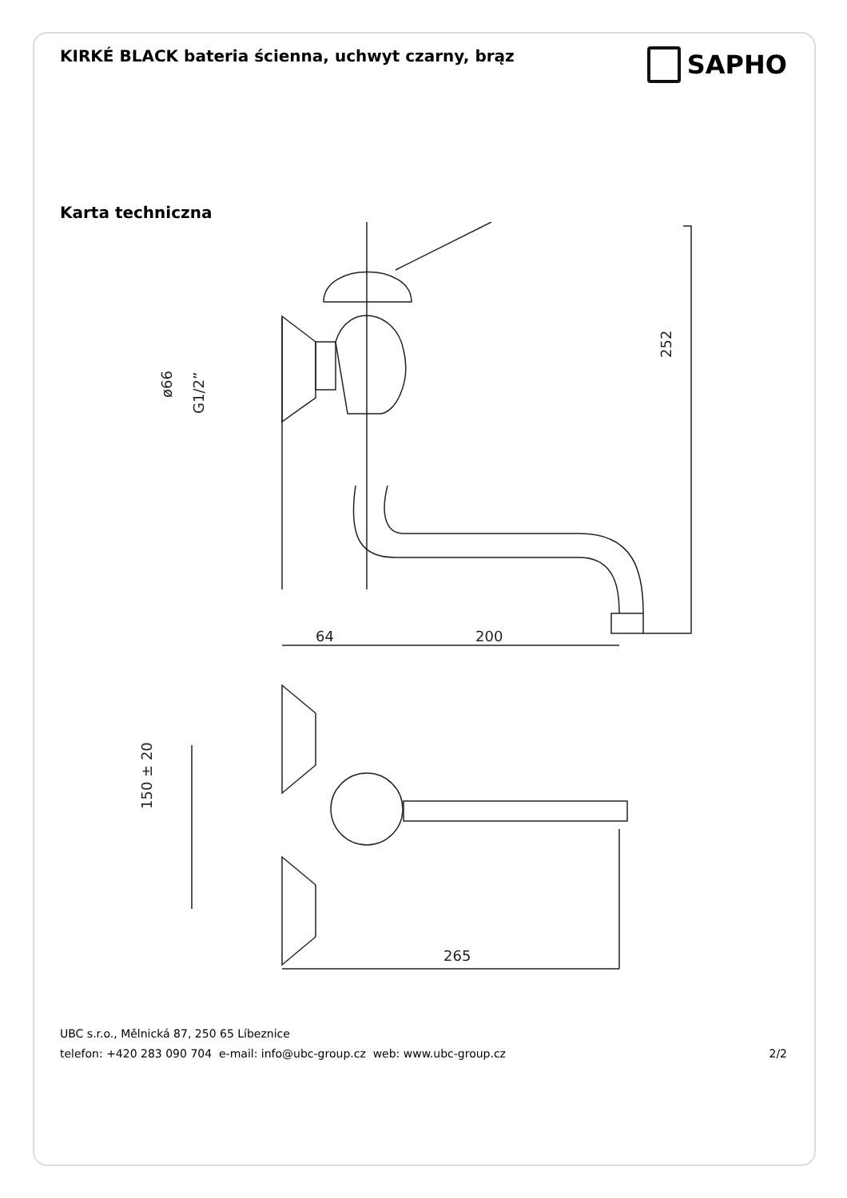KIRKÉ BLACK bateria ścienna, uchwyt czarny, brąz
SAPHO
Karta techniczna
252
64
200
ø66
G1/2”
150 ± 20
265
UBC s.r.o., Mělnická 87, 250 65 Líbeznice
telefon: +420 283 090 704 e-mail: info@ubc-group.cz web: www.ubc-group.cz
2/2